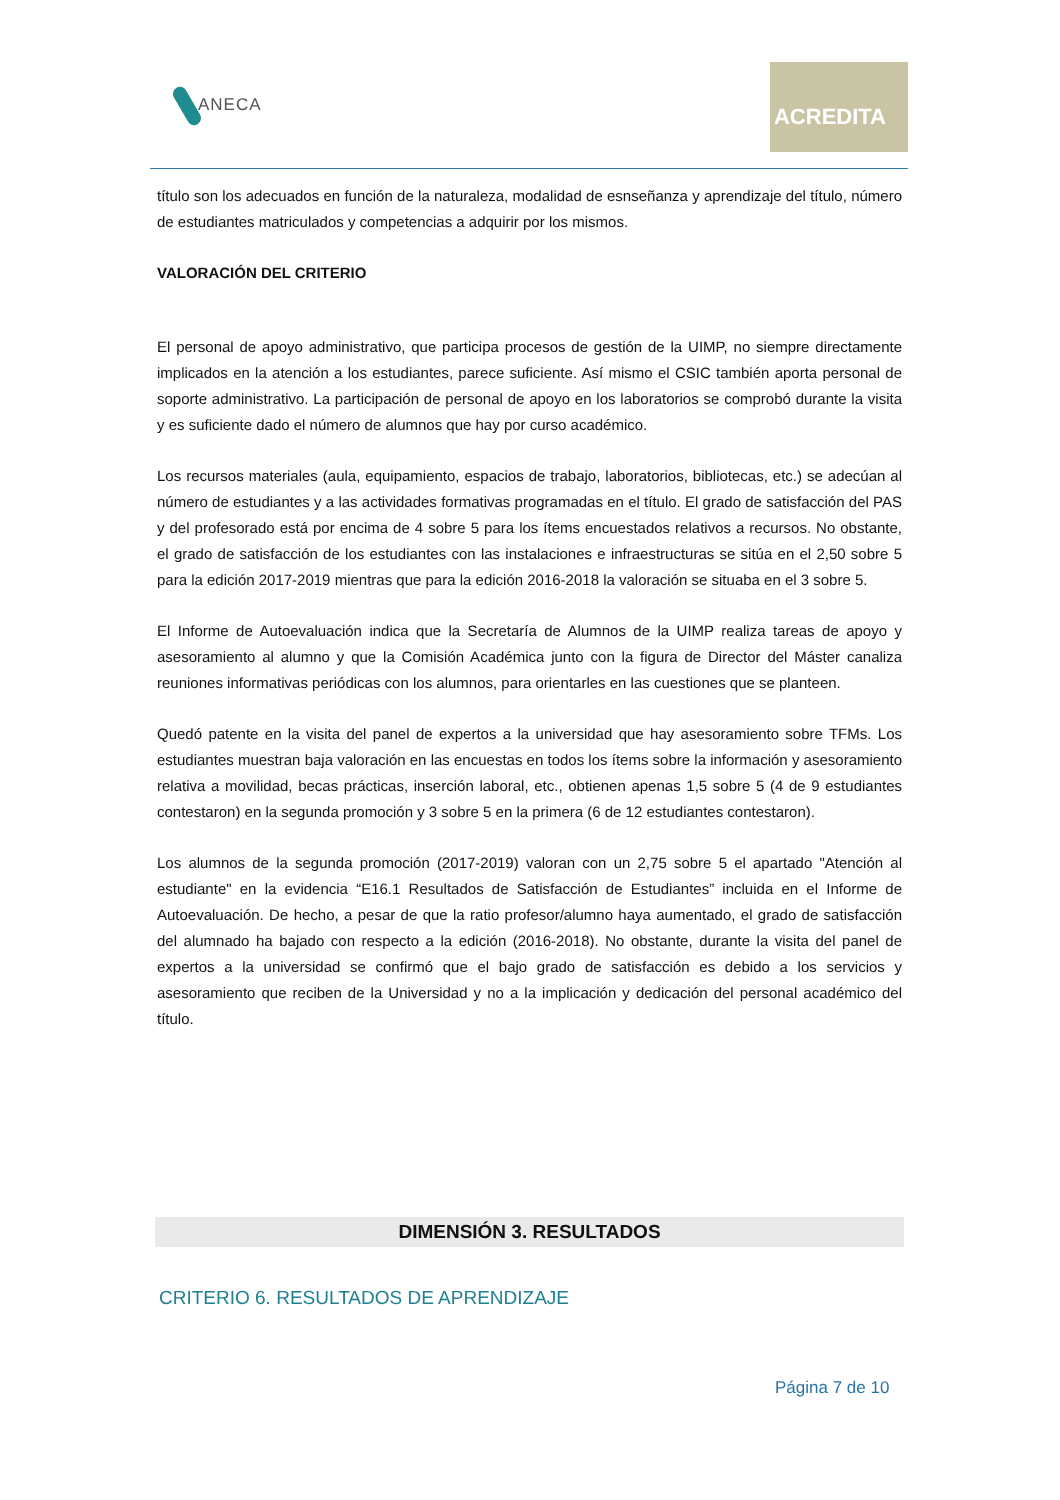ANECA
ACREDITA
título son los adecuados en función de la naturaleza, modalidad de esnseñanza y aprendizaje del título, número de estudiantes matriculados y competencias a adquirir por los mismos.
VALORACIÓN DEL CRITERIO
El personal de apoyo administrativo, que participa procesos de gestión de la UIMP, no siempre directamente implicados en la atención a los estudiantes, parece suficiente. Así mismo el CSIC también aporta personal de soporte administrativo. La participación de personal de apoyo en los laboratorios se comprobó durante la visita y es suficiente dado el número de alumnos que hay por curso académico.
Los recursos materiales (aula, equipamiento, espacios de trabajo, laboratorios, bibliotecas, etc.) se adecúan al número de estudiantes y a las actividades formativas programadas en el título. El grado de satisfacción del PAS y del profesorado está por encima de 4 sobre 5 para los ítems encuestados relativos a recursos. No obstante, el grado de satisfacción de los estudiantes con las instalaciones e infraestructuras se sitúa en el 2,50 sobre 5 para la edición 2017-2019 mientras que para la edición 2016-2018 la valoración se situaba en el 3 sobre 5.
El Informe de Autoevaluación indica que la Secretaría de Alumnos de la UIMP realiza tareas de apoyo y asesoramiento al alumno y que la Comisión Académica junto con la figura de Director del Máster canaliza reuniones informativas periódicas con los alumnos, para orientarles en las cuestiones que se planteen.
Quedó patente en la visita del panel de expertos a la universidad que hay asesoramiento sobre TFMs. Los estudiantes muestran baja valoración en las encuestas en todos los ítems sobre la información y asesoramiento relativa a movilidad, becas prácticas, inserción laboral, etc., obtienen apenas 1,5 sobre 5 (4 de 9 estudiantes contestaron) en la segunda promoción y 3 sobre 5 en la primera (6 de 12 estudiantes contestaron).
Los alumnos de la segunda promoción (2017-2019) valoran con un 2,75 sobre 5 el apartado "Atención al estudiante" en la evidencia “E16.1 Resultados de Satisfacción de Estudiantes” incluida en el Informe de Autoevaluación. De hecho, a pesar de que la ratio profesor/alumno haya aumentado, el grado de satisfacción del alumnado ha bajado con respecto a la edición (2016-2018). No obstante, durante la visita del panel de expertos a la universidad se confirmó que el bajo grado de satisfacción es debido a los servicios y asesoramiento que reciben de la Universidad y no a la implicación y dedicación del personal académico del título.
DIMENSIÓN 3. RESULTADOS
CRITERIO 6. RESULTADOS DE APRENDIZAJE
Página 7 de 10